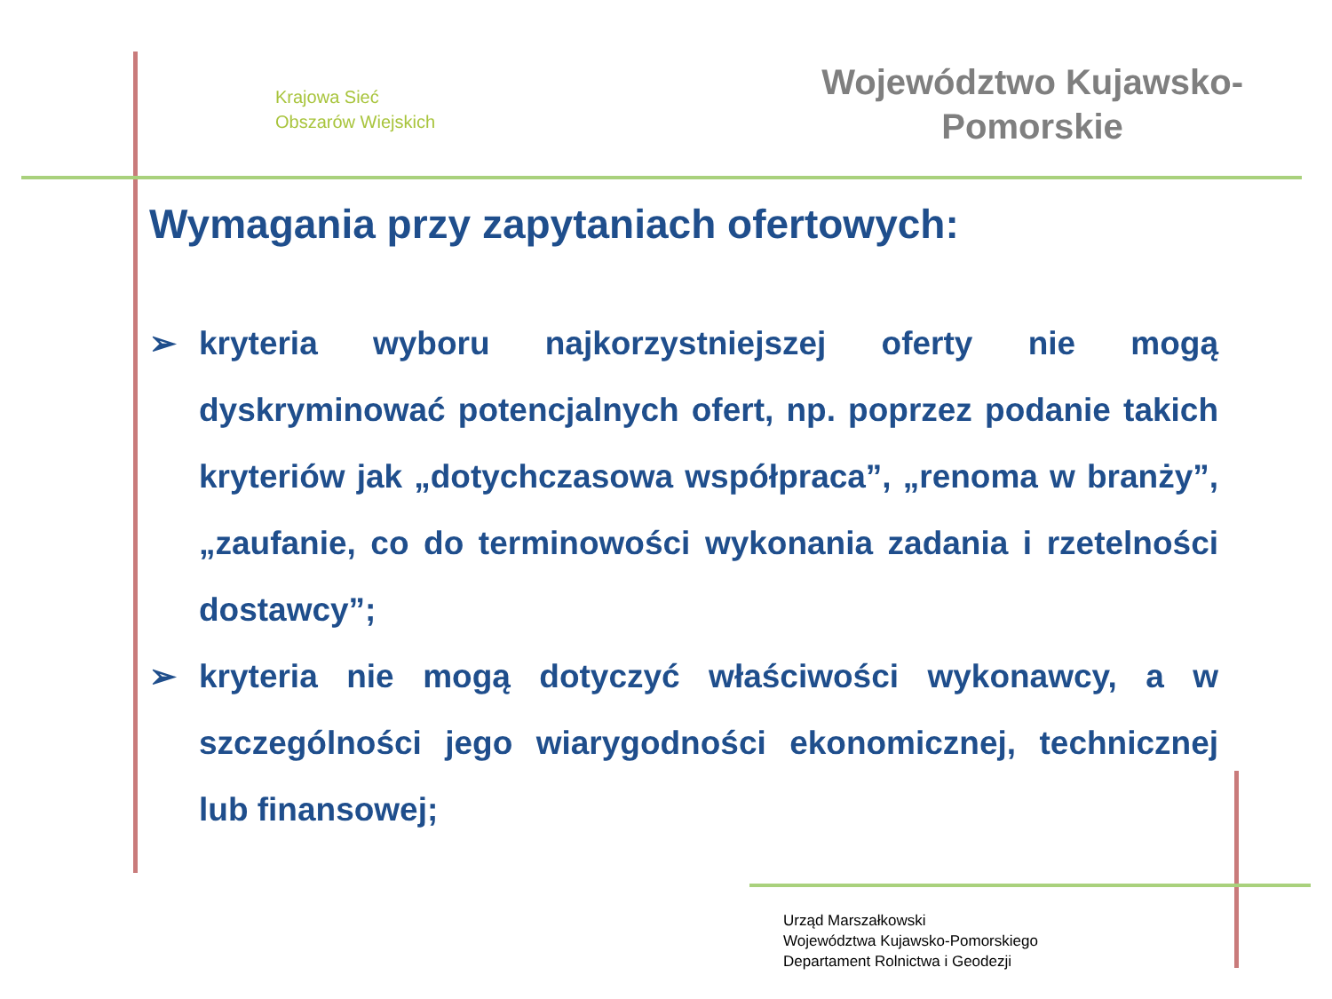Krajowa Sieć
Obszarów Wiejskich
Województwo Kujawsko-
Pomorskie
Wymagania przy zapytaniach ofertowych:
➢ kryteria wyboru najkorzystniejszej oferty nie mogą dyskryminować potencjalnych ofert, np. poprzez podanie takich kryteriów jak „dotychczasowa współpraca”, „renoma w branży”, „zaufanie, co do terminowości wykonania zadania i rzetelności dostawcy”;
➢ kryteria nie mogą dotyczyć właściwości wykonawcy, a w szczególności jego wiarygodności ekonomicznej, technicznej lub finansowej;
Urząd Marszałkowski
Województwa Kujawsko-Pomorskiego
Departament Rolnictwa i Geodezji